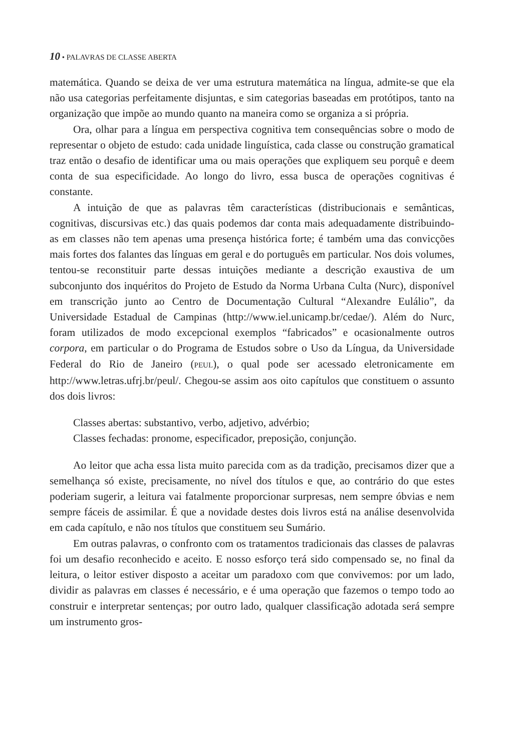10 • PALAVRAS DE CLASSE ABERTA
matemática. Quando se deixa de ver uma estrutura matemática na língua, admite-se que ela não usa categorias perfeitamente disjuntas, e sim categorias baseadas em protótipos, tanto na organização que impõe ao mundo quanto na maneira como se organiza a si própria.
Ora, olhar para a língua em perspectiva cognitiva tem consequências sobre o modo de representar o objeto de estudo: cada unidade linguística, cada classe ou construção gramatical traz então o desafio de identificar uma ou mais operações que expliquem seu porquê e deem conta de sua especificidade. Ao longo do livro, essa busca de operações cognitivas é constante.
A intuição de que as palavras têm características (distribucionais e semânticas, cognitivas, discursivas etc.) das quais podemos dar conta mais adequadamente distribuindo-as em classes não tem apenas uma presença histórica forte; é também uma das convicções mais fortes dos falantes das línguas em geral e do português em particular. Nos dois volumes, tentou-se reconstituir parte dessas intuições mediante a descrição exaustiva de um subconjunto dos inquéritos do Projeto de Estudo da Norma Urbana Culta (Nurc), disponível em transcrição junto ao Centro de Documentação Cultural “Alexandre Eulálio”, da Universidade Estadual de Campinas (http://www.iel.unicamp.br/cedae/). Além do Nurc, foram utilizados de modo excepcional exemplos “fabricados” e ocasionalmente outros corpora, em particular o do Programa de Estudos sobre o Uso da Língua, da Universidade Federal do Rio de Janeiro (PEUL), o qual pode ser acessado eletronicamente em http://www.letras.ufrj.br/peul/. Chegou-se assim aos oito capítulos que constituem o assunto dos dois livros:
Classes abertas: substantivo, verbo, adjetivo, advérbio;
Classes fechadas: pronome, especificador, preposição, conjunção.
Ao leitor que acha essa lista muito parecida com as da tradição, precisamos dizer que a semelhança só existe, precisamente, no nível dos títulos e que, ao contrário do que estes poderiam sugerir, a leitura vai fatalmente proporcionar surpresas, nem sempre óbvias e nem sempre fáceis de assimilar. É que a novidade destes dois livros está na análise desenvolvida em cada capítulo, e não nos títulos que constituem seu Sumário.
Em outras palavras, o confronto com os tratamentos tradicionais das classes de palavras foi um desafio reconhecido e aceito. E nosso esforço terá sido compensado se, no final da leitura, o leitor estiver disposto a aceitar um paradoxo com que convivemos: por um lado, dividir as palavras em classes é necessário, e é uma operação que fazemos o tempo todo ao construir e interpretar sentenças; por outro lado, qualquer classificação adotada será sempre um instrumento gros-